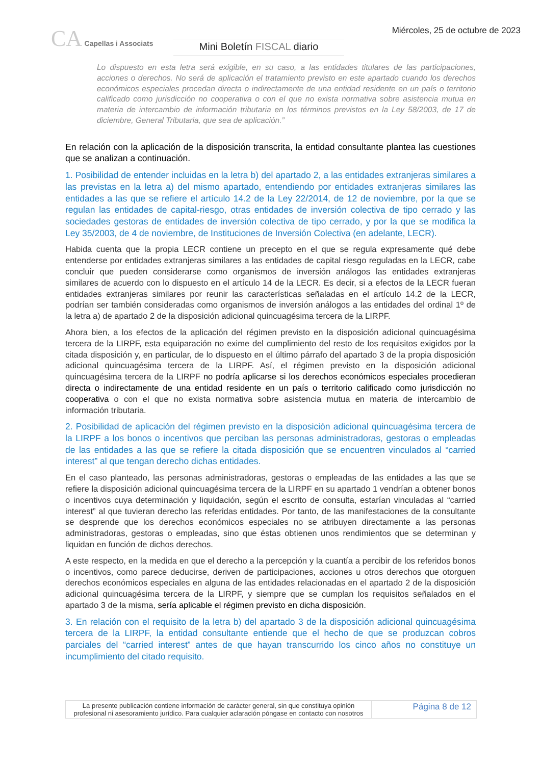CA Capellas i Associats
Mini Boletín FISCAL diario
Miércoles, 25 de octubre de 2023
Lo dispuesto en esta letra será exigible, en su caso, a las entidades titulares de las participaciones, acciones o derechos. No será de aplicación el tratamiento previsto en este apartado cuando los derechos económicos especiales procedan directa o indirectamente de una entidad residente en un país o territorio calificado como jurisdicción no cooperativa o con el que no exista normativa sobre asistencia mutua en materia de intercambio de información tributaria en los términos previstos en la Ley 58/2003, de 17 de diciembre, General Tributaria, que sea de aplicación.”
En relación con la aplicación de la disposición transcrita, la entidad consultante plantea las cuestiones que se analizan a continuación.
1. Posibilidad de entender incluidas en la letra b) del apartado 2, a las entidades extranjeras similares a las previstas en la letra a) del mismo apartado, entendiendo por entidades extranjeras similares las entidades a las que se refiere el artículo 14.2 de la Ley 22/2014, de 12 de noviembre, por la que se regulan las entidades de capital-riesgo, otras entidades de inversión colectiva de tipo cerrado y las sociedades gestoras de entidades de inversión colectiva de tipo cerrado, y por la que se modifica la Ley 35/2003, de 4 de noviembre, de Instituciones de Inversión Colectiva (en adelante, LECR).
Habida cuenta que la propia LECR contiene un precepto en el que se regula expresamente qué debe entenderse por entidades extranjeras similares a las entidades de capital riesgo reguladas en la LECR, cabe concluir que pueden considerarse como organismos de inversión análogos las entidades extranjeras similares de acuerdo con lo dispuesto en el artículo 14 de la LECR. Es decir, si a efectos de la LECR fueran entidades extranjeras similares por reunir las características señaladas en el artículo 14.2 de la LECR, podrían ser también consideradas como organismos de inversión análogos a las entidades del ordinal 1º de la letra a) de apartado 2 de la disposición adicional quincuagésima tercera de la LIRPF.
Ahora bien, a los efectos de la aplicación del régimen previsto en la disposición adicional quincuagésima tercera de la LIRPF, esta equiparación no exime del cumplimiento del resto de los requisitos exigidos por la citada disposición y, en particular, de lo dispuesto en el último párrafo del apartado 3 de la propia disposición adicional quincuagésima tercera de la LIRPF. Así, el régimen previsto en la disposición adicional quincuagésima tercera de la LIRPF no podría aplicarse si los derechos económicos especiales procedieran directa o indirectamente de una entidad residente en un país o territorio calificado como jurisdicción no cooperativa o con el que no exista normativa sobre asistencia mutua en materia de intercambio de información tributaria.
2. Posibilidad de aplicación del régimen previsto en la disposición adicional quincuagésima tercera de la LIRPF a los bonos o incentivos que perciban las personas administradoras, gestoras o empleadas de las entidades a las que se refiere la citada disposición que se encuentren vinculados al “carried interest” al que tengan derecho dichas entidades.
En el caso planteado, las personas administradoras, gestoras o empleadas de las entidades a las que se refiere la disposición adicional quincuagésima tercera de la LIRPF en su apartado 1 vendrían a obtener bonos o incentivos cuya determinación y liquidación, según el escrito de consulta, estarían vinculadas al “carried interest” al que tuvieran derecho las referidas entidades. Por tanto, de las manifestaciones de la consultante se desprende que los derechos económicos especiales no se atribuyen directamente a las personas administradoras, gestoras o empleadas, sino que éstas obtienen unos rendimientos que se determinan y liquidan en función de dichos derechos.
A este respecto, en la medida en que el derecho a la percepción y la cuantía a percibir de los referidos bonos o incentivos, como parece deducirse, deriven de participaciones, acciones u otros derechos que otorguen derechos económicos especiales en alguna de las entidades relacionadas en el apartado 2 de la disposición adicional quincuagésima tercera de la LIRPF, y siempre que se cumplan los requisitos señalados en el apartado 3 de la misma, sería aplicable el régimen previsto en dicha disposición.
3. En relación con el requisito de la letra b) del apartado 3 de la disposición adicional quincuagésima tercera de la LIRPF, la entidad consultante entiende que el hecho de que se produzcan cobros parciales del “carried interest” antes de que hayan transcurrido los cinco años no constituye un incumplimiento del citado requisito.
La presente publicación contiene información de carácter general, sin que constituya opinión profesional ni asesoramiento jurídico. Para cualquier aclaración póngase en contacto con nosotros
Página 8 de 12